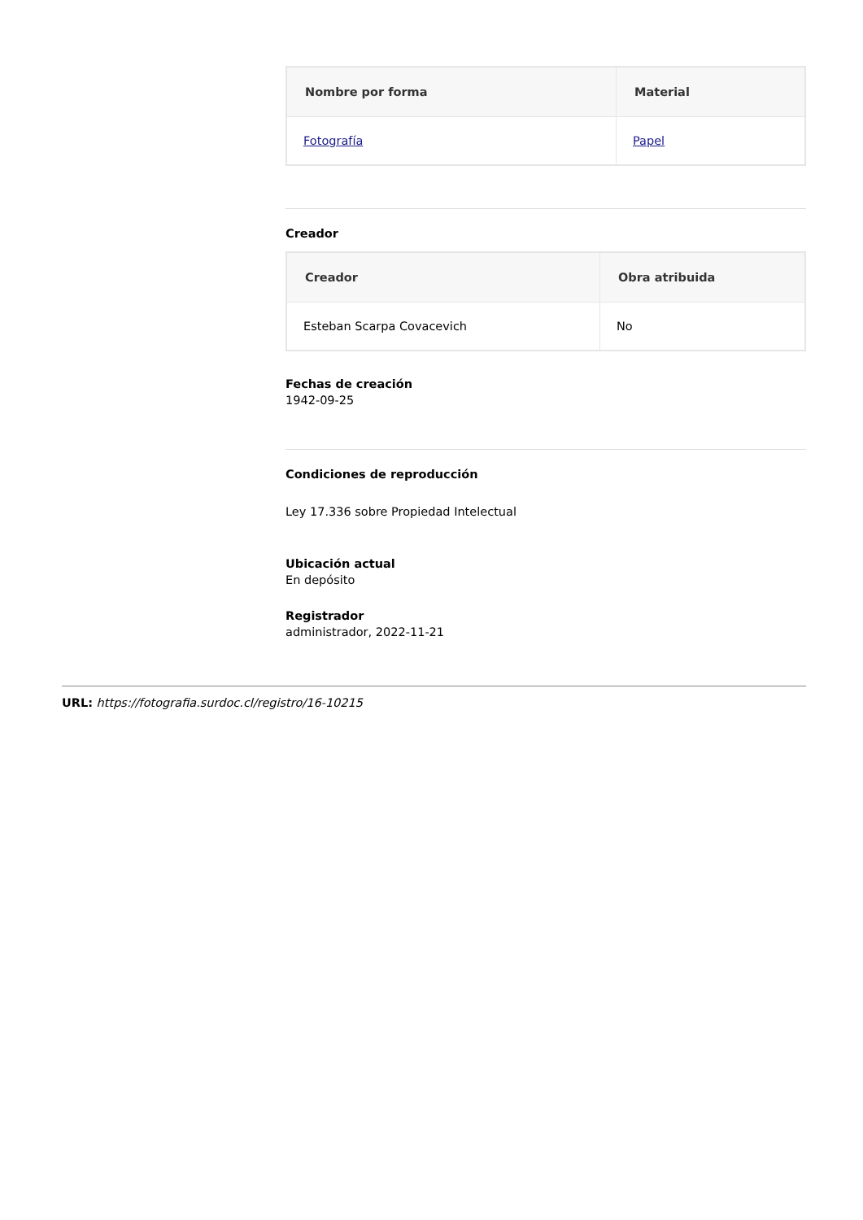| Nombre por forma | Material |
| --- | --- |
| Fotografía | Papel |
Creador
| Creador | Obra atribuida |
| --- | --- |
| Esteban Scarpa Covacevich | No |
Fechas de creación
1942-09-25
Condiciones de reproducción
Ley 17.336 sobre Propiedad Intelectual
Ubicación actual
En depósito
Registrador
administrador, 2022-11-21
URL: https://fotografia.surdoc.cl/registro/16-10215